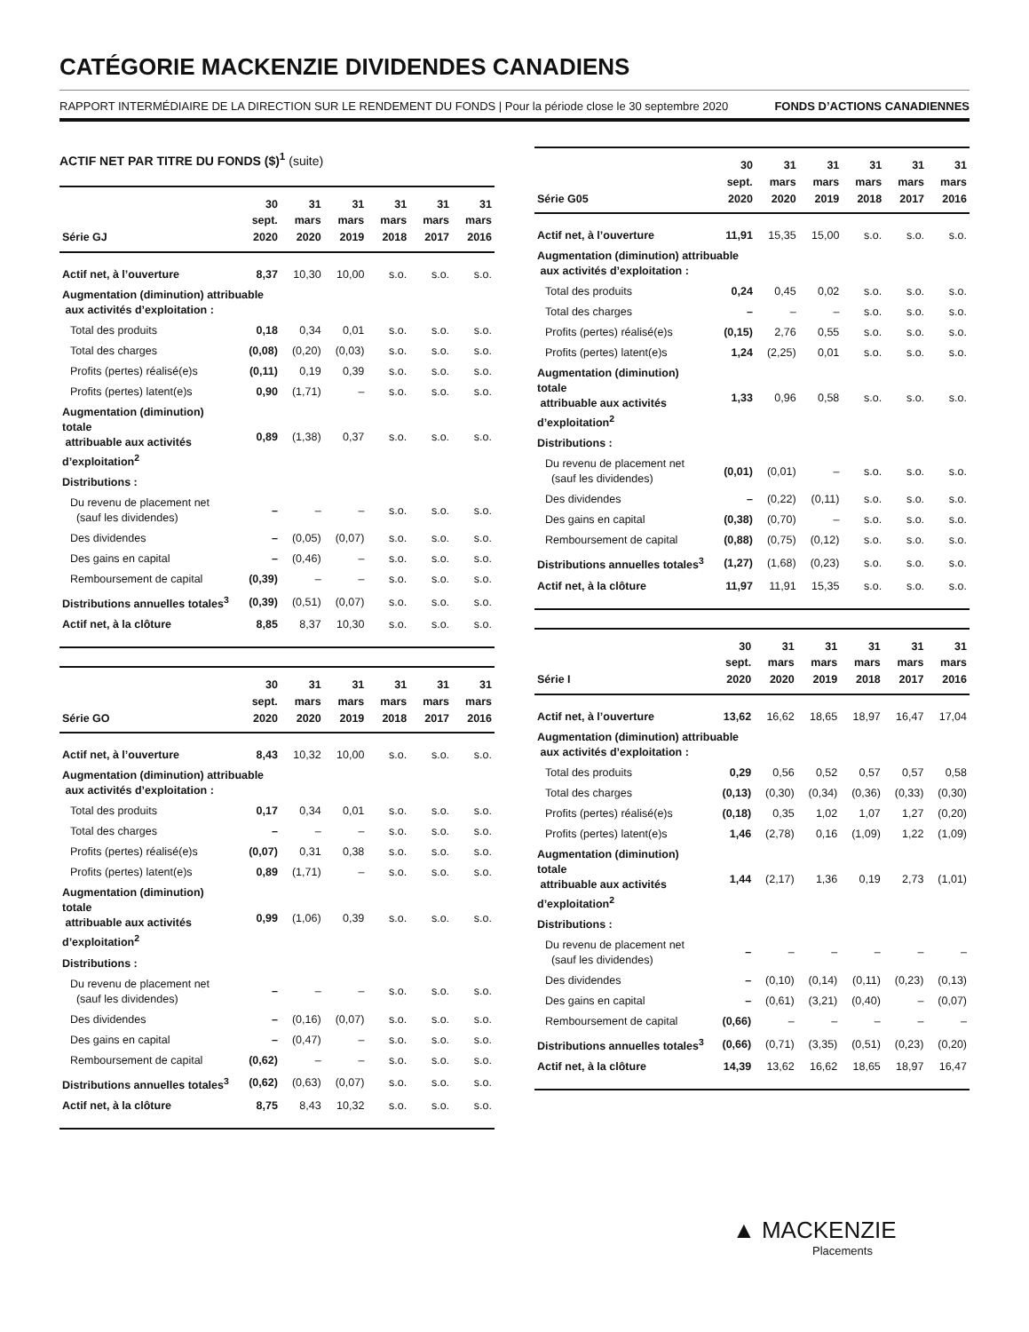CATÉGORIE MACKENZIE DIVIDENDES CANADIENS
RAPPORT INTERMÉDIAIRE DE LA DIRECTION SUR LE RENDEMENT DU FONDS | Pour la période close le 30 septembre 2020 FONDS D’ACTIONS CANADIENNES
ACTIF NET PAR TITRE DU FONDS ($)<sup>1</sup> (suite)
| Série GJ | 30 sept. 2020 | 31 mars 2020 | 31 mars 2019 | 31 mars 2018 | 31 mars 2017 | 31 mars 2016 |
| --- | --- | --- | --- | --- | --- | --- |
| Actif net, à l’ouverture | 8,37 | 10,30 | 10,00 | s.o. | s.o. | s.o. |
| Augmentation (diminution) attribuable aux activités d’exploitation : | | | | | | |
| Total des produits | 0,18 | 0,34 | 0,01 | s.o. | s.o. | s.o. |
| Total des charges | (0,08) | (0,20) | (0,03) | s.o. | s.o. | s.o. |
| Profits (pertes) réalisé(e)s | (0,11) | 0,19 | 0,39 | s.o. | s.o. | s.o. |
| Profits (pertes) latent(e)s | 0,90 | (1,71) | – | s.o. | s.o. | s.o. |
| Augmentation (diminution) totale attribuable aux activités d’exploitation<sup>2</sup> | 0,89 | (1,38) | 0,37 | s.o. | s.o. | s.o. |
| Distributions : | | | | | | |
| Du revenu de placement net (sauf les dividendes) | – | – | – | s.o. | s.o. | s.o. |
| Des dividendes | – | (0,05) | (0,07) | s.o. | s.o. | s.o. |
| Des gains en capital | – | (0,46) | – | s.o. | s.o. | s.o. |
| Remboursement de capital | (0,39) | – | – | s.o. | s.o. | s.o. |
| Distributions annuelles totales<sup>3</sup> | (0,39) | (0,51) | (0,07) | s.o. | s.o. | s.o. |
| Actif net, à la clôture | 8,85 | 8,37 | 10,30 | s.o. | s.o. | s.o. |
| Série GO | 30 sept. 2020 | 31 mars 2020 | 31 mars 2019 | 31 mars 2018 | 31 mars 2017 | 31 mars 2016 |
| --- | --- | --- | --- | --- | --- | --- |
| Actif net, à l’ouverture | 8,43 | 10,32 | 10,00 | s.o. | s.o. | s.o. |
| Augmentation (diminution) attribuable aux activités d’exploitation : | | | | | | |
| Total des produits | 0,17 | 0,34 | 0,01 | s.o. | s.o. | s.o. |
| Total des charges | – | – | – | s.o. | s.o. | s.o. |
| Profits (pertes) réalisé(e)s | (0,07) | 0,31 | 0,38 | s.o. | s.o. | s.o. |
| Profits (pertes) latent(e)s | 0,89 | (1,71) | – | s.o. | s.o. | s.o. |
| Augmentation (diminution) totale attribuable aux activités d’exploitation<sup>2</sup> | 0,99 | (1,06) | 0,39 | s.o. | s.o. | s.o. |
| Distributions : | | | | | | |
| Du revenu de placement net (sauf les dividendes) | – | – | – | s.o. | s.o. | s.o. |
| Des dividendes | – | (0,16) | (0,07) | s.o. | s.o. | s.o. |
| Des gains en capital | – | (0,47) | – | s.o. | s.o. | s.o. |
| Remboursement de capital | (0,62) | – | – | s.o. | s.o. | s.o. |
| Distributions annuelles totales<sup>3</sup> | (0,62) | (0,63) | (0,07) | s.o. | s.o. | s.o. |
| Actif net, à la clôture | 8,75 | 8,43 | 10,32 | s.o. | s.o. | s.o. |
| Série G05 | 30 sept. 2020 | 31 mars 2020 | 31 mars 2019 | 31 mars 2018 | 31 mars 2017 | 31 mars 2016 |
| --- | --- | --- | --- | --- | --- | --- |
| Actif net, à l’ouverture | 11,91 | 15,35 | 15,00 | s.o. | s.o. | s.o. |
| Augmentation (diminution) attribuable aux activités d’exploitation : | | | | | | |
| Total des produits | 0,24 | 0,45 | 0,02 | s.o. | s.o. | s.o. |
| Total des charges | – | – | – | s.o. | s.o. | s.o. |
| Profits (pertes) réalisé(e)s | (0,15) | 2,76 | 0,55 | s.o. | s.o. | s.o. |
| Profits (pertes) latent(e)s | 1,24 | (2,25) | 0,01 | s.o. | s.o. | s.o. |
| Augmentation (diminution) totale attribuable aux activités d’exploitation<sup>2</sup> | 1,33 | 0,96 | 0,58 | s.o. | s.o. | s.o. |
| Distributions : | | | | | | |
| Du revenu de placement net (sauf les dividendes) | (0,01) | (0,01) | – | s.o. | s.o. | s.o. |
| Des dividendes | – | (0,22) | (0,11) | s.o. | s.o. | s.o. |
| Des gains en capital | (0,38) | (0,70) | – | s.o. | s.o. | s.o. |
| Remboursement de capital | (0,88) | (0,75) | (0,12) | s.o. | s.o. | s.o. |
| Distributions annuelles totales<sup>3</sup> | (1,27) | (1,68) | (0,23) | s.o. | s.o. | s.o. |
| Actif net, à la clôture | 11,97 | 11,91 | 15,35 | s.o. | s.o. | s.o. |
| Série I | 30 sept. 2020 | 31 mars 2020 | 31 mars 2019 | 31 mars 2018 | 31 mars 2017 | 31 mars 2016 |
| --- | --- | --- | --- | --- | --- | --- |
| Actif net, à l’ouverture | 13,62 | 16,62 | 18,65 | 18,97 | 16,47 | 17,04 |
| Augmentation (diminution) attribuable aux activités d’exploitation : | | | | | | |
| Total des produits | 0,29 | 0,56 | 0,52 | 0,57 | 0,57 | 0,58 |
| Total des charges | (0,13) | (0,30) | (0,34) | (0,36) | (0,33) | (0,30) |
| Profits (pertes) réalisé(e)s | (0,18) | 0,35 | 1,02 | 1,07 | 1,27 | (0,20) |
| Profits (pertes) latent(e)s | 1,46 | (2,78) | 0,16 | (1,09) | 1,22 | (1,09) |
| Augmentation (diminution) totale attribuable aux activités d’exploitation<sup>2</sup> | 1,44 | (2,17) | 1,36 | 0,19 | 2,73 | (1,01) |
| Distributions : | | | | | | |
| Du revenu de placement net (sauf les dividendes) | – | – | – | – | – | – |
| Des dividendes | – | (0,10) | (0,14) | (0,11) | (0,23) | (0,13) |
| Des gains en capital | – | (0,61) | (3,21) | (0,40) | – | (0,07) |
| Remboursement de capital | (0,66) | – | – | – | – | – |
| Distributions annuelles totales<sup>3</sup> | (0,66) | (0,71) | (3,35) | (0,51) | (0,23) | (0,20) |
| Actif net, à la clôture | 14,39 | 13,62 | 16,62 | 18,65 | 18,97 | 16,47 |
▲ MACKENZIE
Placements